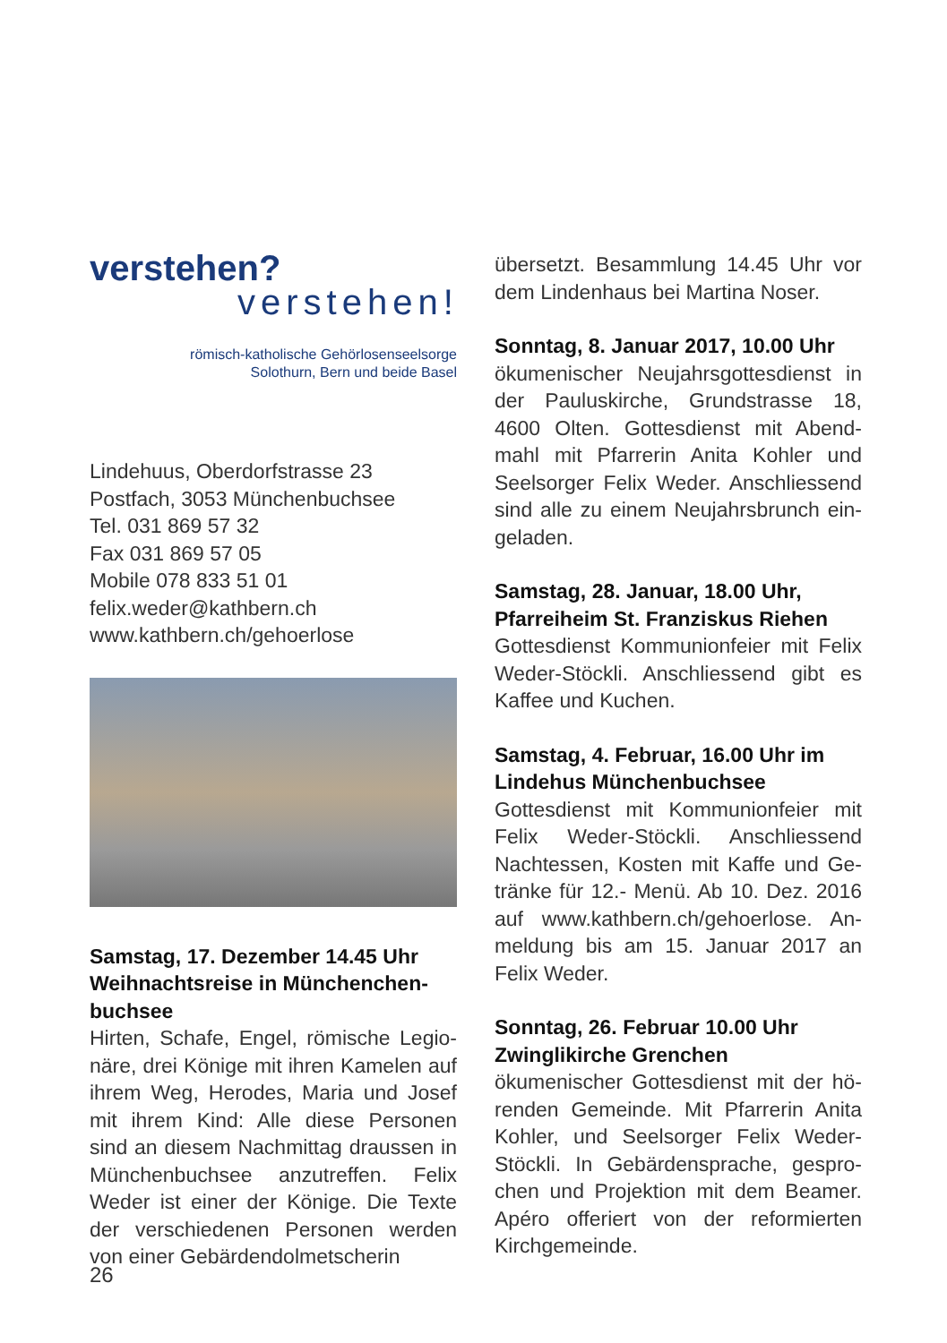verstehen?
verstehen!
römisch-katholische Gehörlosenseelsorge
Solothurn, Bern und beide Basel
Lindehuus, Oberdorfstrasse 23
Postfach, 3053 Münchenbuchsee
Tel. 031 869 57 32
Fax 031 869 57 05
Mobile 078 833 51 01
felix.weder@kathbern.ch
www.kathbern.ch/gehoerlose
Samstag, 17. Dezember 14.45 Uhr Weihnachtsreise in Münchenchen-buchsee
Hirten, Schafe, Engel, römische Legio-näre, drei Könige mit ihren Kamelen auf ihrem Weg, Herodes, Maria und Josef mit ihrem Kind: Alle diese Personen sind an diesem Nachmittag draussen in Münchenbuchsee anzutreffen. Felix Weder ist einer der Könige. Die Texte der verschiedenen Personen werden von einer Gebärdendolmetscherin
übersetzt. Besammlung 14.45 Uhr vor dem Lindenhaus bei Martina Noser.
Sonntag, 8. Januar 2017, 10.00 Uhr
ökumenischer Neujahrsgottesdienst in der Pauluskirche, Grundstrasse 18, 4600 Olten. Gottesdienst mit Abend-mahl mit Pfarrerin Anita Kohler und Seelsorger Felix Weder. Anschliessend sind alle zu einem Neujahrsbrunch ein-geladen.
Samstag, 28. Januar, 18.00 Uhr, Pfarreiheim St. Franziskus Riehen
Gottesdienst Kommunionfeier mit Felix Weder-Stöckli. Anschliessend gibt es Kaffee und Kuchen.
Samstag, 4. Februar, 16.00 Uhr im Lindehus Münchenbuchsee
Gottesdienst mit Kommunionfeier mit Felix Weder-Stöckli. Anschliessend Nachtessen, Kosten mit Kaffe und Ge-tränke für 12.- Menü. Ab 10. Dez. 2016 auf www.kathbern.ch/gehoerlose. An-meldung bis am 15. Januar 2017 an Felix Weder.
Sonntag, 26. Februar 10.00 Uhr Zwinglikirche Grenchen
ökumenischer Gottesdienst mit der hö-renden Gemeinde. Mit Pfarrerin Anita Kohler, und Seelsorger Felix Weder-Stöckli. In Gebärdensprache, gespro-chen und Projektion mit dem Beamer. Apéro offeriert von der reformierten Kirchgemeinde.
26